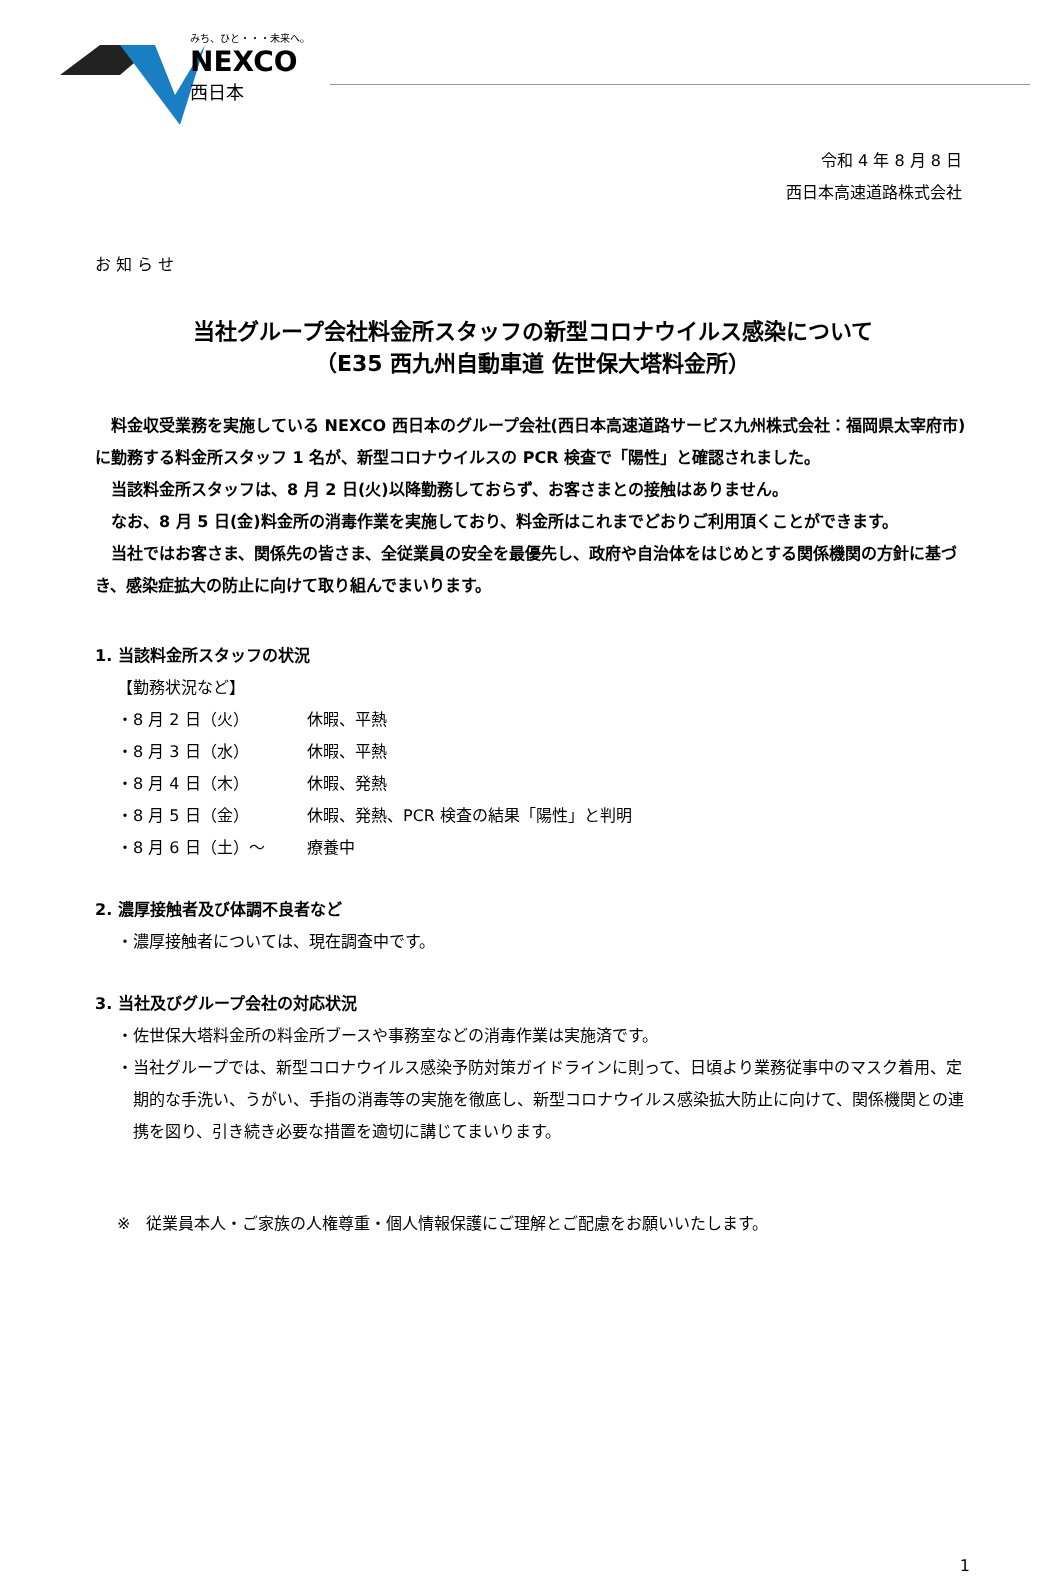みち、ひと・・・未来へ。
NEXCO
西日本
令和 4 年 8 月 8 日
西日本高速道路株式会社
お 知 ら せ
当社グループ会社料金所スタッフの新型コロナウイルス感染について
（E35 西九州自動車道 佐世保大塔料金所）
　料金収受業務を実施している NEXCO 西日本のグループ会社(西日本高速道路サービス九州株式会社：福岡県太宰府市)に勤務する料金所スタッフ 1 名が、新型コロナウイルスの PCR 検査で「陽性」と確認されました。
　当該料金所スタッフは、8 月 2 日(火)以降勤務しておらず、お客さまとの接触はありません。
　なお、8 月 5 日(金)料金所の消毒作業を実施しており、料金所はこれまでどおりご利用頂くことができます。
　当社ではお客さま、関係先の皆さま、全従業員の安全を最優先し、政府や自治体をはじめとする関係機関の方針に基づき、感染症拡大の防止に向けて取り組んでまいります。
1. 当該料金所スタッフの状況
【勤務状況など】
・8 月 2 日（火） 休暇、平熱
・8 月 3 日（水） 休暇、平熱
・8 月 4 日（木） 休暇、発熱
・8 月 5 日（金） 休暇、発熱、PCR 検査の結果「陽性」と判明
・8 月 6 日（土）～ 療養中
2. 濃厚接触者及び体調不良者など
・濃厚接触者については、現在調査中です。
3. 当社及びグループ会社の対応状況
・佐世保大塔料金所の料金所ブースや事務室などの消毒作業は実施済です。
・当社グループでは、新型コロナウイルス感染予防対策ガイドラインに則って、日頃より業務従事中のマスク着用、定期的な手洗い、うがい、手指の消毒等の実施を徹底し、新型コロナウイルス感染拡大防止に向けて、関係機関との連携を図り、引き続き必要な措置を適切に講じてまいります。
※　従業員本人・ご家族の人権尊重・個人情報保護にご理解とご配慮をお願いいたします。
1